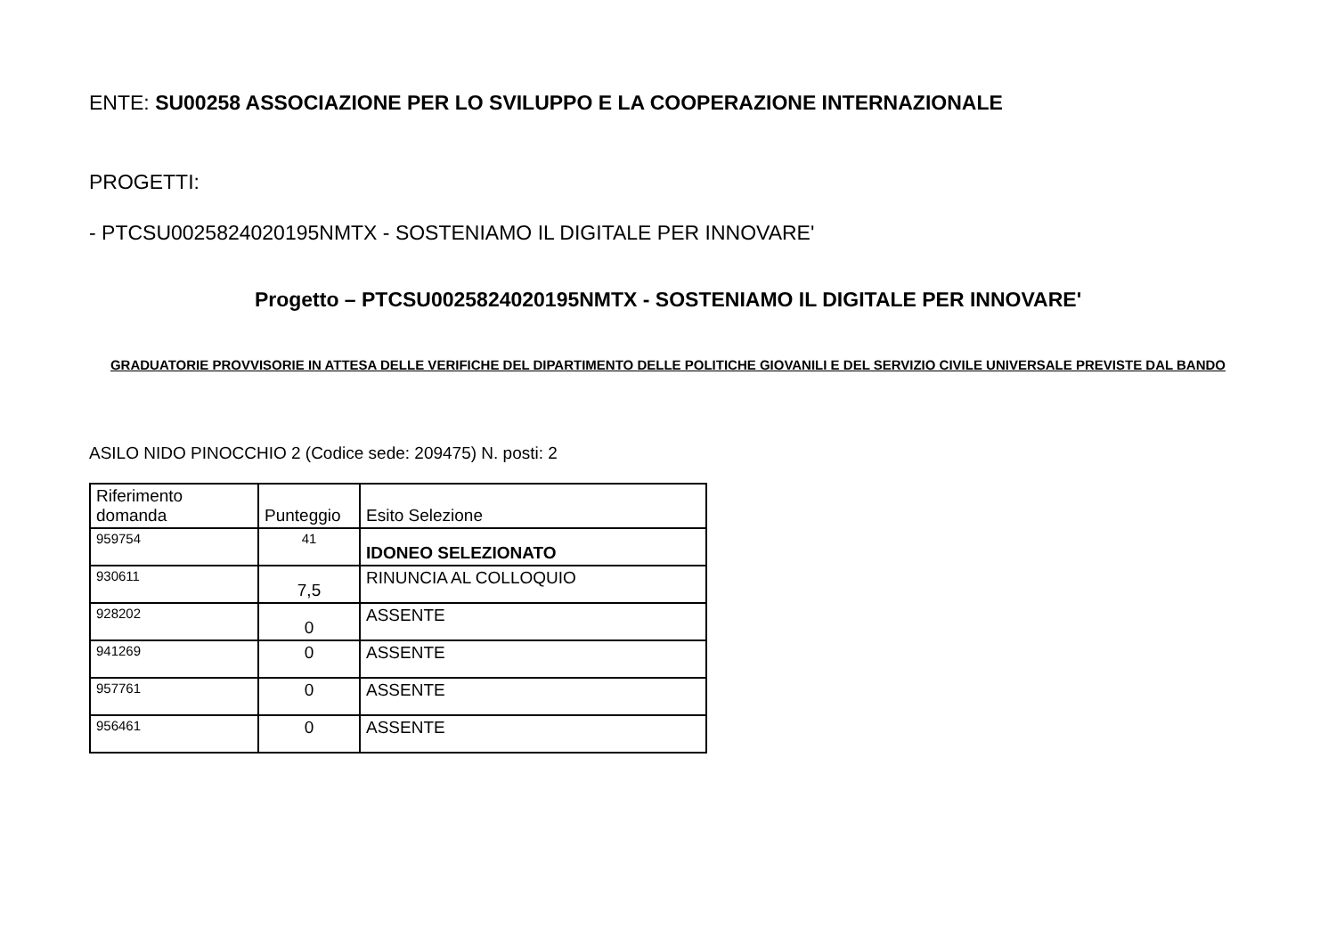ENTE: SU00258 ASSOCIAZIONE PER LO SVILUPPO E LA COOPERAZIONE INTERNAZIONALE
PROGETTI:
- PTCSU0025824020195NMTX - SOSTENIAMO IL DIGITALE PER INNOVARE'
Progetto – PTCSU0025824020195NMTX - SOSTENIAMO IL DIGITALE PER INNOVARE'
GRADUATORIE PROVVISORIE IN ATTESA DELLE VERIFICHE DEL DIPARTIMENTO DELLE POLITICHE GIOVANILI E DEL SERVIZIO CIVILE UNIVERSALE PREVISTE DAL BANDO
ASILO NIDO PINOCCHIO 2 (Codice sede: 209475) N. posti: 2
| Riferimento domanda | Punteggio | Esito Selezione |
| --- | --- | --- |
| 959754 | 41 | IDONEO SELEZIONATO |
| 930611 | 7,5 | RINUNCIA AL COLLOQUIO |
| 928202 | 0 | ASSENTE |
| 941269 | 0 | ASSENTE |
| 957761 | 0 | ASSENTE |
| 956461 | 0 | ASSENTE |